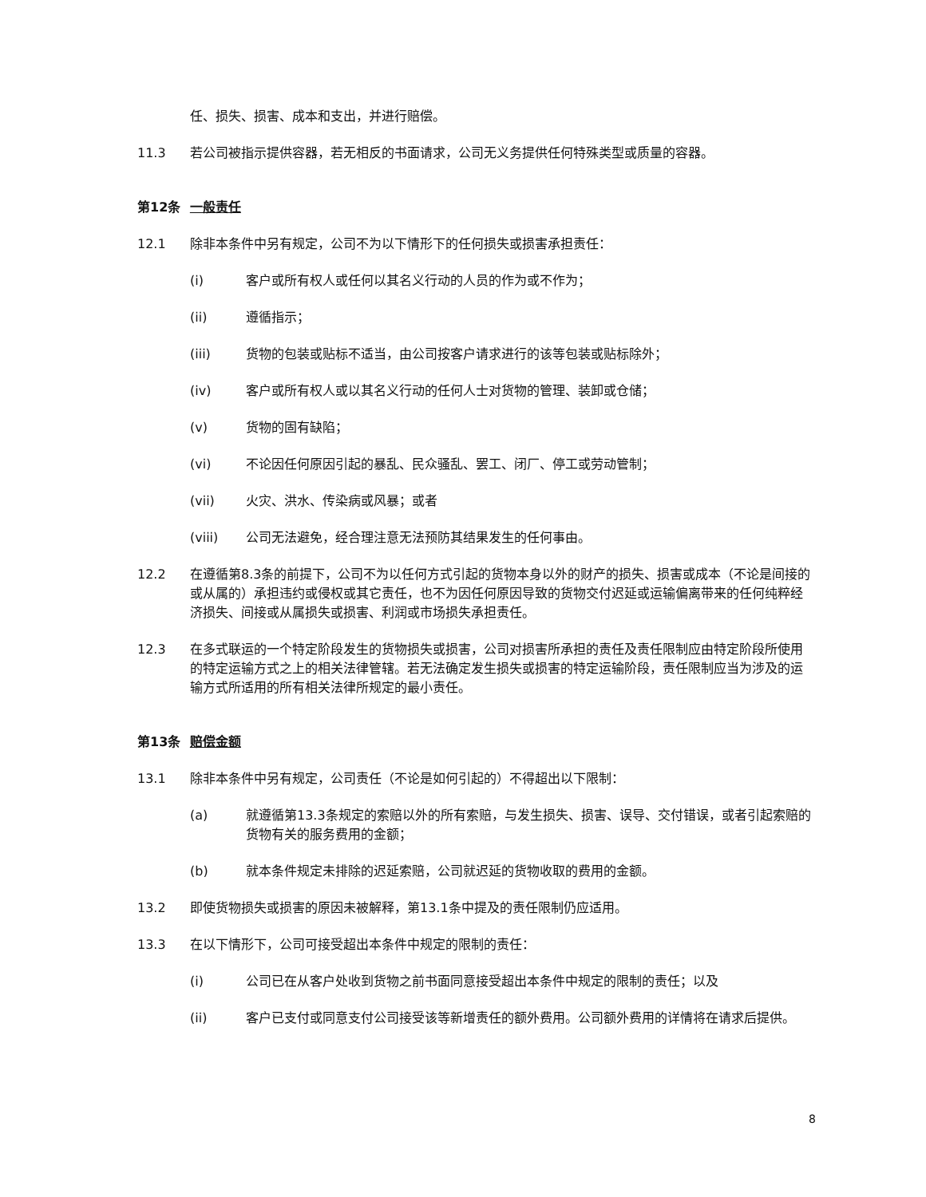任、损失、损害、成本和支出，并进行赔偿。
11.3 若公司被指示提供容器，若无相反的书面请求，公司无义务提供任何特殊类型或质量的容器。
第12条 一般责任
12.1 除非本条件中另有规定，公司不为以下情形下的任何损失或损害承担责任：
(i) 客户或所有权人或任何以其名义行动的人员的作为或不作为；
(ii) 遵循指示；
(iii) 货物的包装或贴标不适当，由公司按客户请求进行的该等包装或贴标除外；
(iv) 客户或所有权人或以其名义行动的任何人士对货物的管理、装卸或仓储；
(v) 货物的固有缺陷；
(vi) 不论因任何原因引起的暴乱、民众骚乱、罢工、闭厂、停工或劳动管制；
(vii) 火灾、洪水、传染病或风暴；或者
(viii) 公司无法避免，经合理注意无法预防其结果发生的任何事由。
12.2 在遵循第8.3条的前提下，公司不为以任何方式引起的货物本身以外的财产的损失、损害或成本（不论是间接的或从属的）承担违约或侵权或其它责任，也不为因任何原因导致的货物交付迟延或运输偏离带来的任何纯粹经济损失、间接或从属损失或损害、利润或市场损失承担责任。
12.3 在多式联运的一个特定阶段发生的货物损失或损害，公司对损害所承担的责任及责任限制应由特定阶段所使用的特定运输方式之上的相关法律管辖。若无法确定发生损失或损害的特定运输阶段，责任限制应当为涉及的运输方式所适用的所有相关法律所规定的最小责任。
第13条 赔偿金额
13.1 除非本条件中另有规定，公司责任（不论是如何引起的）不得超出以下限制：
(a) 就遵循第13.3条规定的索赔以外的所有索赔，与发生损失、损害、误导、交付错误，或者引起索赔的货物有关的服务费用的金额；
(b) 就本条件规定未排除的迟延索赔，公司就迟延的货物收取的费用的金额。
13.2 即使货物损失或损害的原因未被解释，第13.1条中提及的责任限制仍应适用。
13.3 在以下情形下，公司可接受超出本条件中规定的限制的责任：
(i) 公司已在从客户处收到货物之前书面同意接受超出本条件中规定的限制的责任；以及
(ii) 客户已支付或同意支付公司接受该等新增责任的额外费用。公司额外费用的详情将在请求后提供。
8